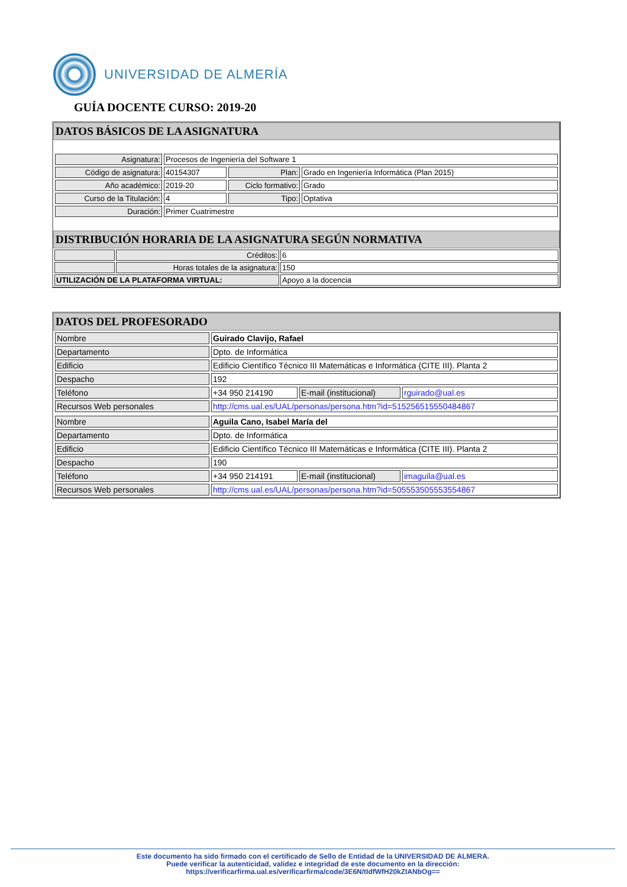UNIVERSIDAD DE ALMERÍA
GUÍA DOCENTE CURSO: 2019-20
DATOS BÁSICOS DE LA ASIGNATURA
| Asignatura: | Procesos de Ingeniería del Software 1 | | |
| Código de asignatura: | 40154307 | Plan: | Grado en Ingeniería Informática (Plan 2015) |
| Año académico: | 2019-20 | Ciclo formativo: | Grado |
| Curso de la Titulación: | 4 | Tipo: | Optativa |
| Duración: | Primer Cuatrimestre | | |
DISTRIBUCIÓN HORARIA DE LA ASIGNATURA SEGÚN NORMATIVA
| | Créditos: | 6 |
| | Horas totales de la asignatura: | 150 |
| UTILIZACIÓN DE LA PLATAFORMA VIRTUAL: | | Apoyo a la docencia |
DATOS DEL PROFESORADO
| Nombre | Guirado Clavijo, Rafael | | |
| Departamento | Dpto. de Informática | | |
| Edificio | Edificio Científico Técnico III Matemáticas e Informática (CITE III). Planta 2 | | |
| Despacho | 192 | | |
| Teléfono | +34 950 214190 | E-mail (institucional) | rguirado@ual.es |
| Recursos Web personales | http://cms.ual.es/UAL/personas/persona.htm?id=515256515550484867 | | |
| Nombre | Aguila Cano, Isabel María del | | |
| Departamento | Dpto. de Informática | | |
| Edificio | Edificio Científico Técnico III Matemáticas e Informática (CITE III). Planta 2 | | |
| Despacho | 190 | | |
| Teléfono | +34 950 214191 | E-mail (institucional) | imaguila@ual.es |
| Recursos Web personales | http://cms.ual.es/UAL/personas/persona.htm?id=505553505553554867 | | |
Este documento ha sido firmado con el certificado de Sello de Entidad de la UNIVERSIDAD DE ALMERA.
Puede verificar la autenticidad, validez e integridad de este documento en la dirección:
https://verificarfirma.ual.es/verificarfirma/code/3E6N/tIdfWfH20kZIANbOg==